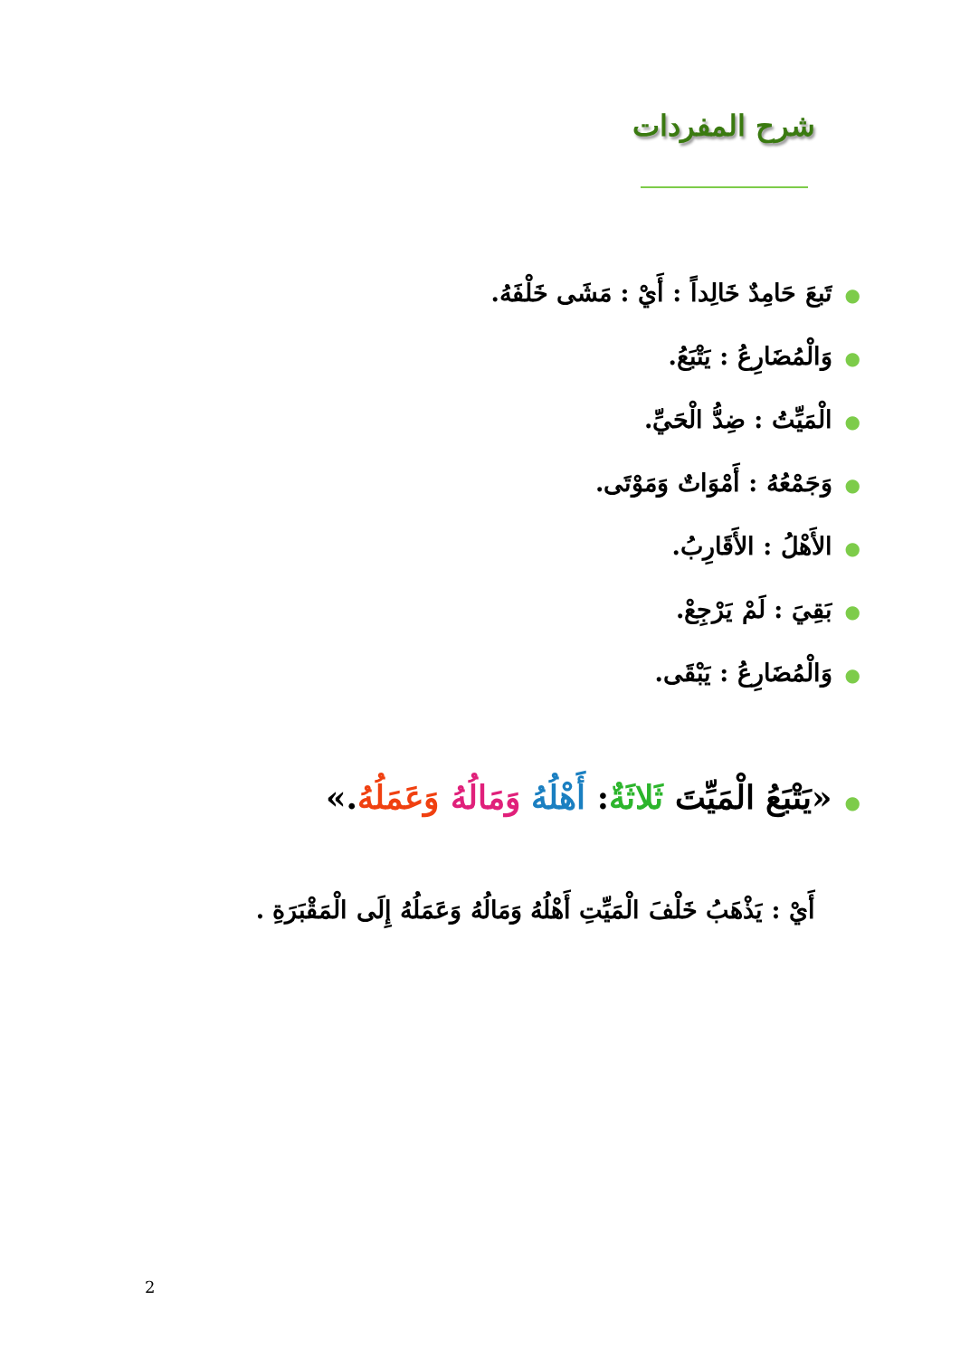شرح المفردات
●تَبعَ حَامِدٌ خَالِداً : أَيْ : مَشَى خَلْفَهُ.
●وَالْمُضَارِعُ : يَتْبَعُ.
●الْمَيِّتُ : ضِدُّ الْحَيِّ.
●وَجَمْعُهُ : أَمْوَاتٌ وَمَوْتَى.
●الأَهْلُ : الأَقَارِبُ.
●بَقِيَ : لَمْ يَرْجِعْ.
●وَالْمُضَارِعُ : يَبْقَى.
●«يَتْبَعُ الْمَيِّتَ ثَلاثَةٌ: أَهْلُهُ وَمَالُهُ وَعَمَلُهُ.»
أَيْ : يَذْهَبُ خَلْفَ الْمَيِّتِ أَهْلُهُ وَمَالُهُ وَعَمَلُهُ إِلَى الْمَقْبَرَةِ .
2